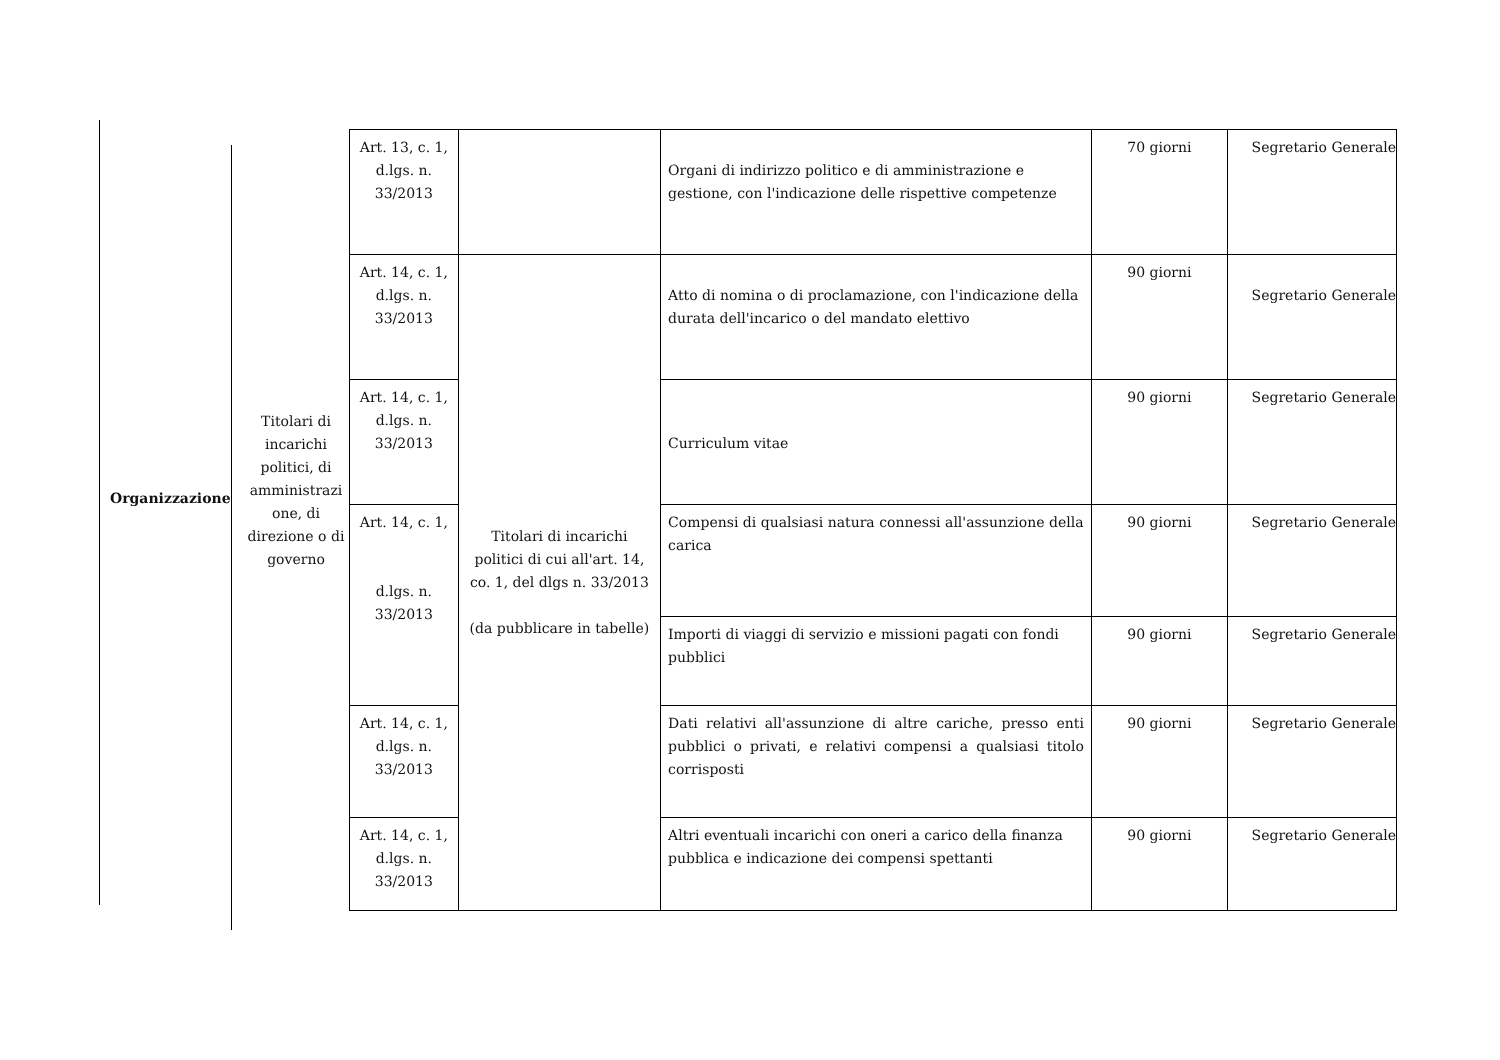Organizzazione
Titolari di incarichi politici, di amministrazi one, di direzione o di governo
| Art. 13, c. 1, d.lgs. n. 33/2013 | | Organi di indirizzo politico e di amministrazione e gestione, con l'indicazione delle rispettive competenze | 70 giorni | Segretario Generale |
| Art. 14, c. 1, d.lgs. n. 33/2013 | Titolari di incarichi politici di cui all'art. 14, co. 1, del dlgs n. 33/2013 (da pubblicare in tabelle) | Atto di nomina o di proclamazione, con l'indicazione della durata dell'incarico o del mandato elettivo | 90 giorni | Segretario Generale |
| Art. 14, c. 1, d.lgs. n. 33/2013 | | Curriculum vitae | 90 giorni | Segretario Generale |
| Art. 14, c. 1, d.lgs. n. 33/2013 | | Compensi di qualsiasi natura connessi all'assunzione della carica | 90 giorni | Segretario Generale |
| | | Importi di viaggi di servizio e missioni pagati con fondi pubblici | 90 giorni | Segretario Generale |
| Art. 14, c. 1, d.lgs. n. 33/2013 | | Dati relativi all'assunzione di altre cariche, presso enti pubblici o privati, e relativi compensi a qualsiasi titolo corrisposti | 90 giorni | Segretario Generale |
| Art. 14, c. 1, d.lgs. n. 33/2013 | | Altri eventuali incarichi con oneri a carico della finanza pubblica e indicazione dei compensi spettanti | 90 giorni | Segretario Generale |